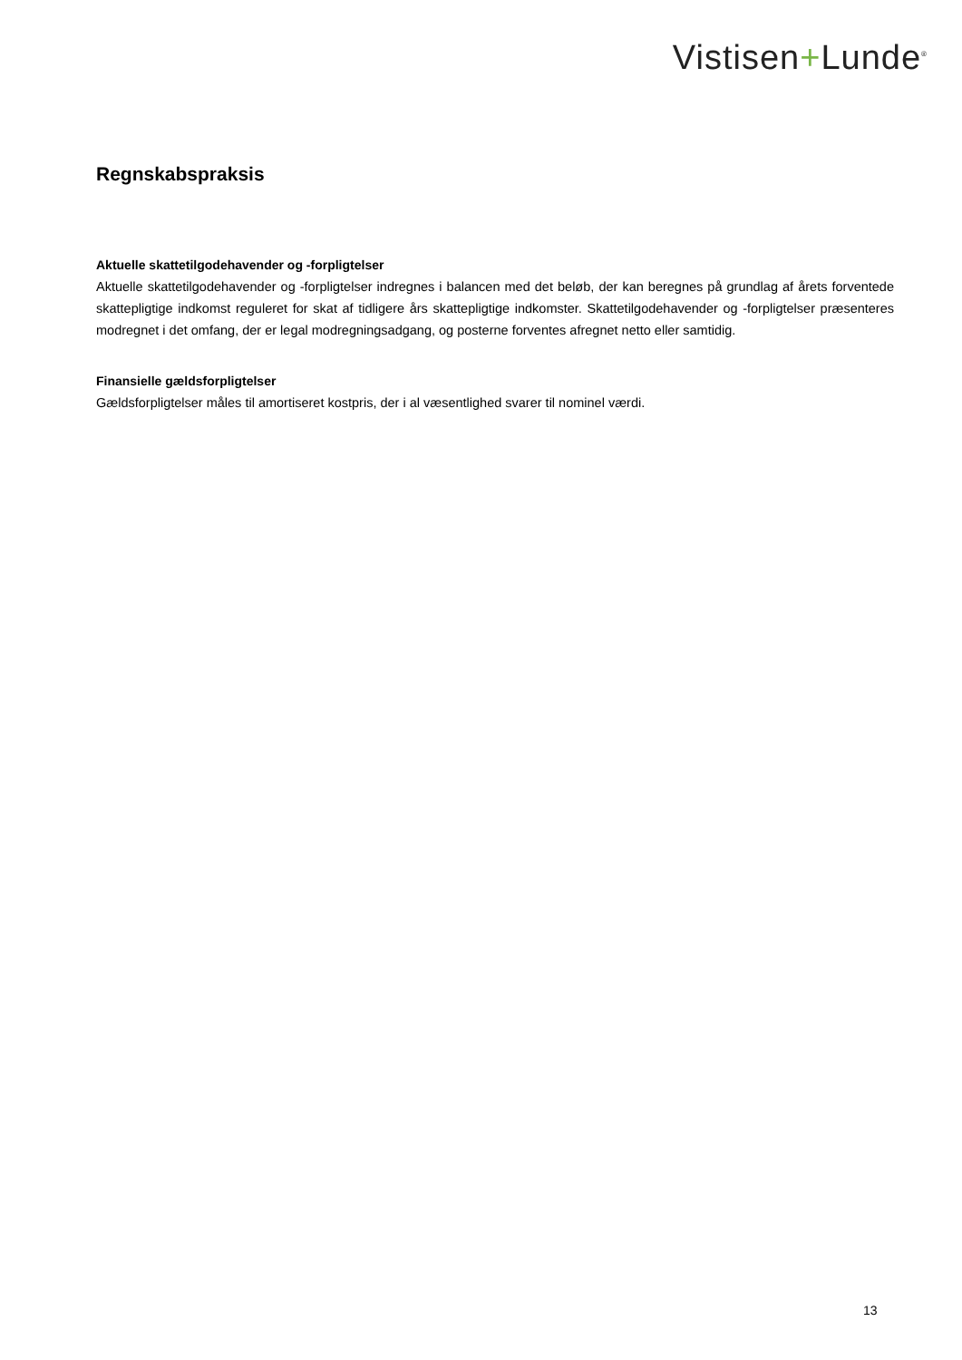Vistisen+Lunde<sup>®</sup>
Regnskabspraksis
Aktuelle skattetilgodehavender og -forpligtelser
Aktuelle skattetilgodehavender og -forpligtelser indregnes i balancen med det beløb, der kan beregnes på grundlag af årets forventede skattepligtige indkomst reguleret for skat af tidligere års skattepligtige indkomster. Skattetilgodehavender og -forpligtelser præsenteres modregnet i det omfang, der er legal modregningsadgang, og posterne forventes afregnet netto eller samtidig.
Finansielle gældsforpligtelser
Gældsforpligtelser måles til amortiseret kostpris, der i al væsentlighed svarer til nominel værdi.
13